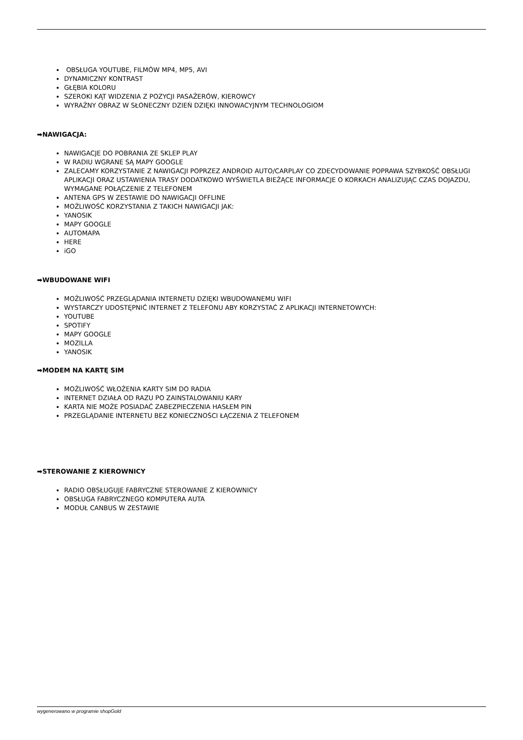OBSŁUGA YOUTUBE, FILMÓW MP4, MP5, AVI
DYNAMICZNY KONTRAST
GŁĘBIA KOLORU
SZEROKI KĄT WIDZENIA Z POZYCJI PASAŻERÓW, KIEROWCY
WYRAŹNY OBRAZ W SŁONECZNY DZIEŃ DZIĘKI INNOWACYJNYM TECHNOLOGIOM
➡NAWIGACJA:
NAWIGACJE DO POBRANIA ZE SKLEP PLAY
W RADIU WGRANE SĄ MAPY GOOGLE
ZALECAMY KORZYSTANIE Z NAWIGACJI POPRZEZ ANDROID AUTO/CARPLAY CO ZDECYDOWANIE POPRAWA SZYBKOŚĆ OBSŁUGI APLIKACJI ORAZ USTAWIENIA TRASY DODATKOWO WYŚWIETLA BIEŻĄCE INFORMACJE O KORKACH ANALIZUJĄC CZAS DOJAZDU, WYMAGANE POŁĄCZENIE Z TELEFONEM
ANTENA GPS W ZESTAWIE DO NAWIGACJI OFFLINE
MOŻLIWOŚĆ KORZYSTANIA Z TAKICH NAWIGACJI JAK:
YANOSIK
MAPY GOOGLE
AUTOMAPA
HERE
iGO
➡WBUDOWANE WIFI
MOŻLIWOŚĆ PRZEGLĄDANIA INTERNETU DZIĘKI WBUDOWANEMU WIFI
WYSTARCZY UDOSTĘPNIĆ INTERNET Z TELEFONU ABY KORZYSTAĆ Z APLIKACJI INTERNETOWYCH:
YOUTUBE
SPOTIFY
MAPY GOOGLE
MOZILLA
YANOSIK
➡MODEM NA KARTĘ SIM
MOŻLIWOŚĆ WŁOŻENIA KARTY SIM DO RADIA
INTERNET DZIAŁA OD RAZU PO ZAINSTALOWANIU KARY
KARTA NIE MOŻE POSIADAĆ ZABEZPIECZENIA HASŁEM PIN
PRZEGLĄDANIE INTERNETU BEZ KONIECZNOŚCI ŁĄCZENIA Z TELEFONEM
➡STEROWANIE Z KIEROWNICY
RADIO OBSŁUGUJE FABRYCZNE STEROWANIE Z KIEROWNICY
OBSŁUGA FABRYCZNEGO KOMPUTERA AUTA
MODUŁ CANBUS W ZESTAWIE
wygenerowano w programie shopGold